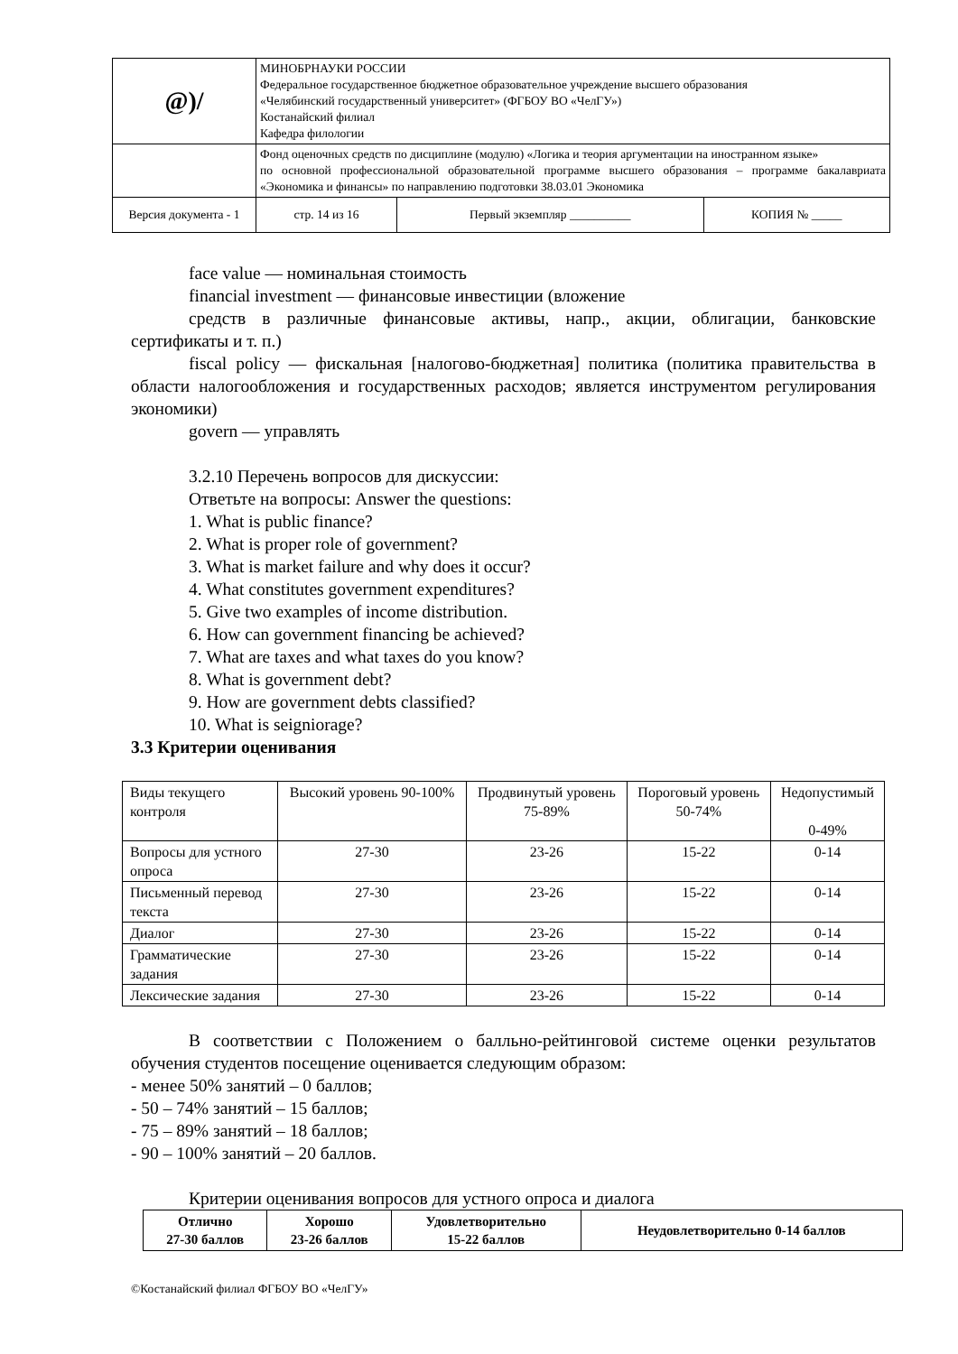| @)/ | МИНОБРНАУКИ РОССИИ Федеральное государственное бюджетное образовательное учреждение высшего образования «Челябинский государственный университет» (ФГБОУ ВО «ЧелГУ») Костанайский филиал Кафедра филологии | | |
| | Фонд оценочных средств по дисциплине (модулю) «Логика и теория аргументации на иностранном языке» по основной профессиональной образовательной программе высшего образования – программе бакалавриата «Экономика и финансы» по направлению подготовки 38.03.01 Экономика | | |
| Версия документа - 1 | | стр. 14 из 16 | / Первый экземпляр __________ / КОПИЯ № _____ / |
face value — номинальная стоимость
financial investment — финансовые инвестиции (вложение
средств в различные финансовые активы, напр., акции, облигации, банковские сертификаты и т. п.)
fiscal policy — фискальная [налогово-бюджетная] политика (политика правительства в области налогообложения и государственных расходов; является инструментом регулирования экономики)
govern — управлять
3.2.10 Перечень вопросов для дискуссии:
Ответьте на вопросы: Answer the questions:
1. What is public finance?
2. What is proper role of government?
3. What is market failure and why does it occur?
4. What constitutes government expenditures?
5. Give two examples of income distribution.
6. How can government financing be achieved?
7. What are taxes and what taxes do you know?
8. What is government debt?
9. How are government debts classified?
10. What is seigniorage?
3.3 Критерии оценивания
| Виды текущего контроля | Высокий уровень 90-100% | Продвинутый уровень 75-89% | Пороговый уровень 50-74% | Недопустимый 0-49% |
| Вопросы для устного опроса | 27-30 | 23-26 | 15-22 | 0-14 |
| Письменный перевод текста | 27-30 | 23-26 | 15-22 | 0-14 |
| Диалог | 27-30 | 23-26 | 15-22 | 0-14 |
| Грамматические задания | 27-30 | 23-26 | 15-22 | 0-14 |
| Лексические задания | 27-30 | 23-26 | 15-22 | 0-14 |
В соответствии с Положением о балльно-рейтинговой системе оценки результатов обучения студентов посещение оценивается следующим образом:
- менее 50% занятий – 0 баллов;
- 50 – 74% занятий – 15 баллов;
- 75 – 89% занятий – 18 баллов;
- 90 – 100% занятий – 20 баллов.
Критерии оценивания вопросов для устного опроса и диалога
| Отлично 27-30 баллов | Хорошо 23-26 баллов | Удовлетворительно 15-22 баллов | Неудовлетворительно 0-14 баллов |
©Костанайский филиал ФГБОУ ВО «ЧелГУ»